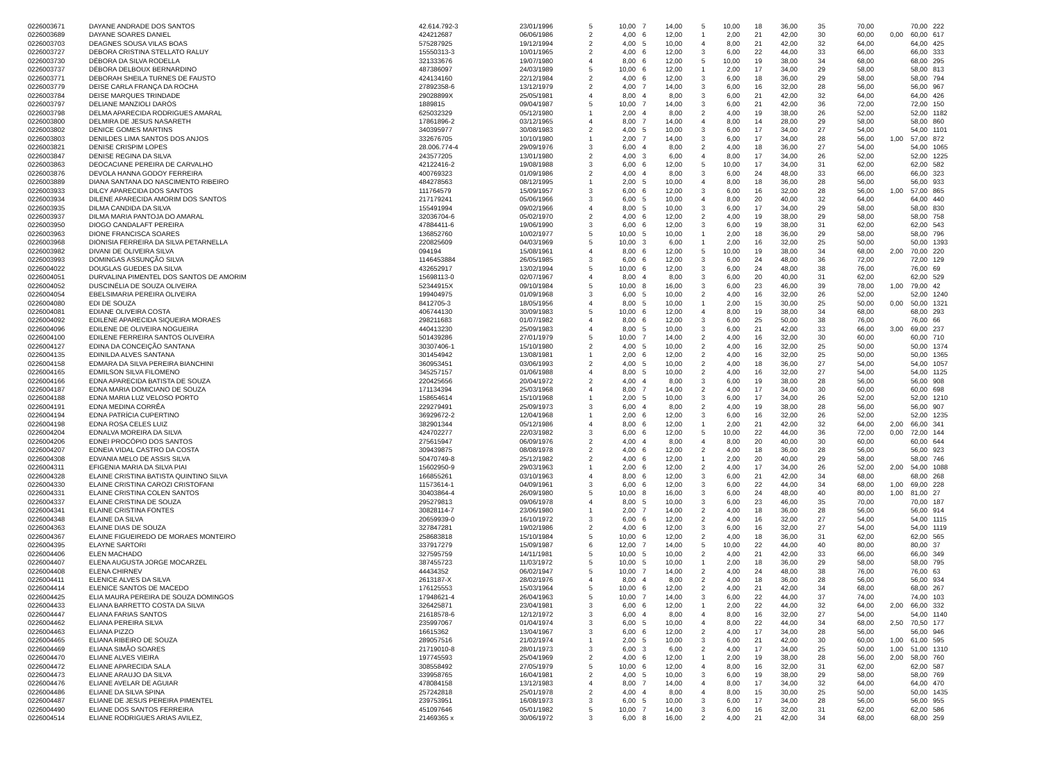| 0226003671 | DAYANE ANDRADE DOS SANTOS | 42.614.792-3 | 23/01/1996 | 5 | 10,00 | 7 | 14,00 | 5 | 10,00 | 18 | 36,00 | 35 | 70,00 | | 70,00 | 222 |
| 0226003689 | DAYANE SOARES DANIEL | 424212687 | 06/06/1986 | 2 | 4,00 | 6 | 12,00 | 1 | 2,00 | 21 | 42,00 | 30 | 60,00 | 0,00 | 60,00 | 617 |
| 0226003703 | DEAGNES SOUSA VILAS BOAS | 575287925 | 19/12/1994 | 2 | 4,00 | 5 | 10,00 | 4 | 8,00 | 21 | 42,00 | 32 | 64,00 | | 64,00 | 425 |
| 0226003727 | DEBORA CRISTINA STELLATO RALUY | 15550313-3 | 10/01/1965 | 2 | 4,00 | 6 | 12,00 | 3 | 6,00 | 22 | 44,00 | 33 | 66,00 | | 66,00 | 333 |
| 0226003730 | DÉBORA DA SILVA RODELLA | 321333676 | 19/07/1980 | 4 | 8,00 | 6 | 12,00 | 5 | 10,00 | 19 | 38,00 | 34 | 68,00 | | 68,00 | 295 |
| 0226003737 | DÉBORA DELBOUX BERNARDINO | 487386097 | 24/03/1989 | 5 | 10,00 | 6 | 12,00 | 1 | 2,00 | 17 | 34,00 | 29 | 58,00 | | 58,00 | 813 |
| 0226003771 | DEBORAH SHEILA TURNES DE FAUSTO | 424134160 | 22/12/1984 | 2 | 4,00 | 6 | 12,00 | 3 | 6,00 | 18 | 36,00 | 29 | 58,00 | | 58,00 | 794 |
| 0226003779 | DEISE CARLA FRANÇA DA ROCHA | 27892358-6 | 13/12/1979 | 2 | 4,00 | 7 | 14,00 | 3 | 6,00 | 16 | 32,00 | 28 | 56,00 | | 56,00 | 967 |
| 0226003784 | DEISE MARQUES TRINDADE | 29028899X | 25/05/1981 | 4 | 8,00 | 4 | 8,00 | 3 | 6,00 | 21 | 42,00 | 32 | 64,00 | | 64,00 | 426 |
| 0226003797 | DELIANE MANZIOLI DARÓS | 1889815 | 09/04/1987 | 5 | 10,00 | 7 | 14,00 | 3 | 6,00 | 21 | 42,00 | 36 | 72,00 | | 72,00 | 150 |
| 0226003798 | DELMA APARECIDA RODRIGUES AMARAL | 625032329 | 05/12/1980 | 1 | 2,00 | 4 | 8,00 | 2 | 4,00 | 19 | 38,00 | 26 | 52,00 | | 52,00 | 1182 |
| 0226003800 | DELMIRA DE JESUS NASARETH | 17861896-2 | 03/12/1965 | 4 | 8,00 | 7 | 14,00 | 4 | 8,00 | 14 | 28,00 | 29 | 58,00 | | 58,00 | 860 |
| 0226003802 | DENICE GOMES MARTINS | 340395977 | 30/08/1983 | 2 | 4,00 | 5 | 10,00 | 3 | 6,00 | 17 | 34,00 | 27 | 54,00 | | 54,00 | 1101 |
| 0226003803 | DENILDES LIMA SANTOS DOS ANJOS | 332676705 | 10/10/1980 | 1 | 2,00 | 7 | 14,00 | 3 | 6,00 | 17 | 34,00 | 28 | 56,00 | 1,00 | 57,00 | 872 |
| 0226003821 | DENISE CRISPIM LOPES | 28.006.774-4 | 29/09/1976 | 3 | 6,00 | 4 | 8,00 | 2 | 4,00 | 18 | 36,00 | 27 | 54,00 | | 54,00 | 1065 |
| 0226003847 | DENISE REGINA DA SILVA | 243577205 | 13/01/1980 | 2 | 4,00 | 3 | 6,00 | 4 | 8,00 | 17 | 34,00 | 26 | 52,00 | | 52,00 | 1225 |
| 0226003863 | DEOCACIANE PEREIRA DE CARVALHO | 42122416-2 | 19/08/1988 | 3 | 6,00 | 6 | 12,00 | 5 | 10,00 | 17 | 34,00 | 31 | 62,00 | | 62,00 | 582 |
| 0226003876 | DEVOLA HANNA GODOY FERREIRA | 400769323 | 01/09/1986 | 2 | 4,00 | 4 | 8,00 | 3 | 6,00 | 24 | 48,00 | 33 | 66,00 | | 66,00 | 323 |
| 0226003889 | DIANA SANTANA DO NASCIMENTO RIBEIRO | 484278563 | 08/12/1995 | 1 | 2,00 | 5 | 10,00 | 4 | 8,00 | 18 | 36,00 | 28 | 56,00 | | 56,00 | 933 |
| 0226003933 | DILCY APARECIDA DOS SANTOS | 111764579 | 15/09/1957 | 3 | 6,00 | 6 | 12,00 | 3 | 6,00 | 16 | 32,00 | 28 | 56,00 | 1,00 | 57,00 | 865 |
| 0226003934 | DILENE APARECIDA AMORIM DOS SANTOS | 217179241 | 05/06/1966 | 3 | 6,00 | 5 | 10,00 | 4 | 8,00 | 20 | 40,00 | 32 | 64,00 | | 64,00 | 440 |
| 0226003935 | DILMA CANDIDA DA SILVA | 155491994 | 09/02/1966 | 4 | 8,00 | 5 | 10,00 | 3 | 6,00 | 17 | 34,00 | 29 | 58,00 | | 58,00 | 830 |
| 0226003937 | DILMA MARIA PANTOJA DO AMARAL | 32036704-6 | 05/02/1970 | 2 | 4,00 | 6 | 12,00 | 2 | 4,00 | 19 | 38,00 | 29 | 58,00 | | 58,00 | 758 |
| 0226003950 | DIOGO CANDALAFT PEREIRA | 47884411-6 | 19/06/1990 | 3 | 6,00 | 6 | 12,00 | 3 | 6,00 | 19 | 38,00 | 31 | 62,00 | | 62,00 | 543 |
| 0226003963 | DIONE FRANCISCA SOARES | 136852760 | 10/02/1977 | 5 | 10,00 | 5 | 10,00 | 1 | 2,00 | 18 | 36,00 | 29 | 58,00 | | 58,00 | 796 |
| 0226003968 | DIONISIA FERREIRA DA SILVA PETARNELLA | 220825609 | 04/03/1969 | 5 | 10,00 | 3 | 6,00 | 1 | 2,00 | 16 | 32,00 | 25 | 50,00 | | 50,00 | 1393 |
| 0226003982 | DIVANI DE OLIVEIRA SILVA | 094194 | 15/08/1961 | 4 | 8,00 | 6 | 12,00 | 5 | 10,00 | 19 | 38,00 | 34 | 68,00 | 2,00 | 70,00 | 220 |
| 0226003993 | DOMINGAS ASSUNÇÃO SILVA | 1146453884 | 26/05/1985 | 3 | 6,00 | 6 | 12,00 | 3 | 6,00 | 24 | 48,00 | 36 | 72,00 | | 72,00 | 129 |
| 0226004022 | DOUGLAS GUEDES DA SILVA | 432652917 | 13/02/1994 | 5 | 10,00 | 6 | 12,00 | 3 | 6,00 | 24 | 48,00 | 38 | 76,00 | | 76,00 | 69 |
| 0226004051 | DURVALINA PIMENTEL DOS SANTOS DE AMORIM | 15698113-0 | 02/07/1967 | 4 | 8,00 | 4 | 8,00 | 3 | 6,00 | 20 | 40,00 | 31 | 62,00 | | 62,00 | 529 |
| 0226004052 | DUSCINÉLIA DE SOUZA OLIVEIRA | 52344915X | 09/10/1984 | 5 | 10,00 | 8 | 16,00 | 3 | 6,00 | 23 | 46,00 | 39 | 78,00 | 1,00 | 79,00 | 42 |
| 0226004054 | EBELSIMARIA PEREIRA OLIVEIRA | 199404975 | 01/09/1968 | 3 | 6,00 | 5 | 10,00 | 2 | 4,00 | 16 | 32,00 | 26 | 52,00 | | 52,00 | 1240 |
| 0226004080 | EDI DE SOUZA | 8412705-3 | 18/05/1956 | 4 | 8,00 | 5 | 10,00 | 1 | 2,00 | 15 | 30,00 | 25 | 50,00 | 0,00 | 50,00 | 1321 |
| 0226004081 | EDIANE OLIVEIRA COSTA | 406744130 | 30/09/1983 | 5 | 10,00 | 6 | 12,00 | 4 | 8,00 | 19 | 38,00 | 34 | 68,00 | | 68,00 | 293 |
| 0226004092 | EDILENE APARECIDA SIQUEIRA MORAES | 298211683 | 01/07/1982 | 4 | 8,00 | 6 | 12,00 | 3 | 6,00 | 25 | 50,00 | 38 | 76,00 | | 76,00 | 66 |
| 0226004096 | EDILENE DE OLIVEIRA NOGUEIRA | 440413230 | 25/09/1983 | 4 | 8,00 | 5 | 10,00 | 3 | 6,00 | 21 | 42,00 | 33 | 66,00 | 3,00 | 69,00 | 237 |
| 0226004100 | EDILENE FERREIRA SANTOS OLIVEIRA | 501439286 | 27/01/1979 | 5 | 10,00 | 7 | 14,00 | 2 | 4,00 | 16 | 32,00 | 30 | 60,00 | | 60,00 | 710 |
| 0226004127 | EDINA DA CONCEIÇÃO SANTANA | 30307406-1 | 15/10/1980 | 2 | 4,00 | 5 | 10,00 | 2 | 4,00 | 16 | 32,00 | 25 | 50,00 | | 50,00 | 1374 |
| 0226004135 | EDINILDA ALVES SANTANA | 301454942 | 13/08/1981 | 1 | 2,00 | 6 | 12,00 | 2 | 4,00 | 16 | 32,00 | 25 | 50,00 | | 50,00 | 1365 |
| 0226004158 | EDMARA DA SILVA PEREIRA BIANCHINI | 360953451 | 03/06/1993 | 2 | 4,00 | 5 | 10,00 | 2 | 4,00 | 18 | 36,00 | 27 | 54,00 | | 54,00 | 1057 |
| 0226004165 | EDMILSON SILVA FILOMENO | 345257157 | 01/06/1988 | 4 | 8,00 | 5 | 10,00 | 2 | 4,00 | 16 | 32,00 | 27 | 54,00 | | 54,00 | 1125 |
| 0226004166 | EDNA APARECIDA BATISTA DE SOUZA | 220425656 | 20/04/1972 | 2 | 4,00 | 4 | 8,00 | 3 | 6,00 | 19 | 38,00 | 28 | 56,00 | | 56,00 | 908 |
| 0226004187 | EDNA MARIA DOMICIANO DE SOUZA | 171134394 | 25/03/1968 | 4 | 8,00 | 7 | 14,00 | 2 | 4,00 | 17 | 34,00 | 30 | 60,00 | | 60,00 | 698 |
| 0226004188 | EDNA MARIA LUZ VELOSO PORTO | 158654614 | 15/10/1968 | 1 | 2,00 | 5 | 10,00 | 3 | 6,00 | 17 | 34,00 | 26 | 52,00 | | 52,00 | 1210 |
| 0226004191 | EDNA MEDINA CORRÊA | 229279491 | 25/09/1973 | 3 | 6,00 | 4 | 8,00 | 2 | 4,00 | 19 | 38,00 | 28 | 56,00 | | 56,00 | 907 |
| 0226004194 | EDNA PATRÍCIA CUPERTINO | 36929672-2 | 12/04/1968 | 1 | 2,00 | 6 | 12,00 | 3 | 6,00 | 16 | 32,00 | 26 | 52,00 | | 52,00 | 1235 |
| 0226004198 | EDNA ROSA CELES LUIZ | 382901344 | 05/12/1986 | 4 | 8,00 | 6 | 12,00 | 1 | 2,00 | 21 | 42,00 | 32 | 64,00 | 2,00 | 66,00 | 341 |
| 0226004204 | EDNALVA MOREIRA DA SILVA | 424702277 | 22/03/1982 | 3 | 6,00 | 6 | 12,00 | 5 | 10,00 | 22 | 44,00 | 36 | 72,00 | 0,00 | 72,00 | 144 |
| 0226004206 | EDNEI PROCÓPIO DOS SANTOS | 275615947 | 06/09/1976 | 2 | 4,00 | 4 | 8,00 | 4 | 8,00 | 20 | 40,00 | 30 | 60,00 | | 60,00 | 644 |
| 0226004207 | EDNEIA VIDAL CASTRO DA COSTA | 309439875 | 08/08/1978 | 2 | 4,00 | 6 | 12,00 | 2 | 4,00 | 18 | 36,00 | 28 | 56,00 | | 56,00 | 923 |
| 0226004308 | EDVANIA MELO DE ASSIS SILVA | 50470749-8 | 25/12/1982 | 2 | 4,00 | 6 | 12,00 | 1 | 2,00 | 20 | 40,00 | 29 | 58,00 | | 58,00 | 746 |
| 0226004311 | EFIGENIA MARIA DA SILVA PIAI | 15602950-9 | 29/03/1963 | 1 | 2,00 | 6 | 12,00 | 2 | 4,00 | 17 | 34,00 | 26 | 52,00 | 2,00 | 54,00 | 1088 |
| 0226004328 | ELAINE CRISTINA BATISTA QUINTINO SILVA | 166855261 | 03/10/1963 | 4 | 8,00 | 6 | 12,00 | 3 | 6,00 | 21 | 42,00 | 34 | 68,00 | | 68,00 | 268 |
| 0226004330 | ELAINE CRISTINA CAROZI CRISTOFANI | 11573614-1 | 04/09/1961 | 3 | 6,00 | 6 | 12,00 | 3 | 6,00 | 22 | 44,00 | 34 | 68,00 | 1,00 | 69,00 | 228 |
| 0226004331 | ELAINE CRISTINA COLEN SANTOS | 30403864-4 | 26/09/1980 | 5 | 10,00 | 8 | 16,00 | 3 | 6,00 | 24 | 48,00 | 40 | 80,00 | 1,00 | 81,00 | 27 |
| 0226004337 | ELAINE CRISTINA DE SOUZA | 295279813 | 09/06/1978 | 4 | 8,00 | 5 | 10,00 | 3 | 6,00 | 23 | 46,00 | 35 | 70,00 | | 70,00 | 187 |
| 0226004341 | ELAINE CRISTINA FONTES | 30828114-7 | 23/06/1980 | 1 | 2,00 | 7 | 14,00 | 2 | 4,00 | 18 | 36,00 | 28 | 56,00 | | 56,00 | 914 |
| 0226004348 | ELAINE DA SILVA | 20659939-0 | 16/10/1972 | 3 | 6,00 | 6 | 12,00 | 2 | 4,00 | 16 | 32,00 | 27 | 54,00 | | 54,00 | 1115 |
| 0226004363 | ELAINE DIAS DE SOUZA | 327847281 | 19/02/1986 | 2 | 4,00 | 6 | 12,00 | 3 | 6,00 | 16 | 32,00 | 27 | 54,00 | | 54,00 | 1119 |
| 0226004367 | ELAINE FIGUEIREDO DE MORAES MONTEIRO | 258683818 | 15/10/1984 | 5 | 10,00 | 6 | 12,00 | 2 | 4,00 | 18 | 36,00 | 31 | 62,00 | | 62,00 | 565 |
| 0226004395 | ELAYNE SARTORI | 337917279 | 15/09/1987 | 6 | 12,00 | 7 | 14,00 | 5 | 10,00 | 22 | 44,00 | 40 | 80,00 | | 80,00 | 37 |
| 0226004406 | ELEN MACHADO | 327595759 | 14/11/1981 | 5 | 10,00 | 5 | 10,00 | 2 | 4,00 | 21 | 42,00 | 33 | 66,00 | | 66,00 | 349 |
| 0226004407 | ELENA AUGUSTA JORGE MOCARZEL | 387455723 | 11/03/1972 | 5 | 10,00 | 5 | 10,00 | 1 | 2,00 | 18 | 36,00 | 29 | 58,00 | | 58,00 | 795 |
| 0226004408 | ELENA CHIRNEV | 44434352 | 06/02/1947 | 5 | 10,00 | 7 | 14,00 | 2 | 4,00 | 24 | 48,00 | 38 | 76,00 | | 76,00 | 63 |
| 0226004411 | ELENICE ALVES DA SILVA | 2613187-X | 28/02/1976 | 4 | 8,00 | 4 | 8,00 | 2 | 4,00 | 18 | 36,00 | 28 | 56,00 | | 56,00 | 934 |
| 0226004414 | ELENICE SANTOS DE MACEDO | 176125553 | 15/03/1964 | 5 | 10,00 | 6 | 12,00 | 2 | 4,00 | 21 | 42,00 | 34 | 68,00 | | 68,00 | 267 |
| 0226004425 | ELIA MAURA PEREIRA DE SOUZA DOMINGOS | 17948621-4 | 26/04/1963 | 5 | 10,00 | 7 | 14,00 | 3 | 6,00 | 22 | 44,00 | 37 | 74,00 | | 74,00 | 103 |
| 0226004433 | ELIANA BARRETTO COSTA DA SILVA | 326425871 | 23/04/1981 | 3 | 6,00 | 6 | 12,00 | 1 | 2,00 | 22 | 44,00 | 32 | 64,00 | 2,00 | 66,00 | 332 |
| 0226004447 | ELIANA FARIAS SANTOS | 21618578-6 | 12/12/1972 | 3 | 6,00 | 4 | 8,00 | 4 | 8,00 | 16 | 32,00 | 27 | 54,00 | | 54,00 | 1140 |
| 0226004462 | ELIANA PEREIRA SILVA | 235997067 | 01/04/1974 | 3 | 6,00 | 5 | 10,00 | 4 | 8,00 | 22 | 44,00 | 34 | 68,00 | 2,50 | 70,50 | 177 |
| 0226004463 | ELIANA PIZZO | 16615362 | 13/04/1967 | 3 | 6,00 | 6 | 12,00 | 2 | 4,00 | 17 | 34,00 | 28 | 56,00 | | 56,00 | 946 |
| 0226004465 | ELIANA RIBEIRO DE SOUZA | 289057516 | 21/02/1974 | 1 | 2,00 | 5 | 10,00 | 3 | 6,00 | 21 | 42,00 | 30 | 60,00 | 1,00 | 61,00 | 595 |
| 0226004469 | ELIANA SIMÃO SOARES | 21719010-8 | 28/01/1973 | 3 | 6,00 | 3 | 6,00 | 2 | 4,00 | 17 | 34,00 | 25 | 50,00 | 1,00 | 51,00 | 1310 |
| 0226004470 | ELIANE ALVES VIEIRA | 197745593 | 25/04/1969 | 2 | 4,00 | 6 | 12,00 | 1 | 2,00 | 19 | 38,00 | 28 | 56,00 | 2,00 | 58,00 | 760 |
| 0226004472 | ELIANE APARECIDA SALA | 308558492 | 27/05/1979 | 5 | 10,00 | 6 | 12,00 | 4 | 8,00 | 16 | 32,00 | 31 | 62,00 | | 62,00 | 587 |
| 0226004473 | ELIANE ARAUJO DA SILVA | 339958765 | 16/04/1981 | 2 | 4,00 | 5 | 10,00 | 3 | 6,00 | 19 | 38,00 | 29 | 58,00 | | 58,00 | 769 |
| 0226004476 | ELIANE AVELAR DE AGUIAR | 478084158 | 13/12/1983 | 4 | 8,00 | 7 | 14,00 | 4 | 8,00 | 17 | 34,00 | 32 | 64,00 | | 64,00 | 470 |
| 0226004486 | ELIANE DA SILVA SPINA | 257242818 | 25/01/1978 | 2 | 4,00 | 4 | 8,00 | 4 | 8,00 | 15 | 30,00 | 25 | 50,00 | | 50,00 | 1435 |
| 0226004487 | ELIANE DE JESUS PEREIRA PIMENTEL | 239753951 | 16/08/1973 | 3 | 6,00 | 5 | 10,00 | 3 | 6,00 | 17 | 34,00 | 28 | 56,00 | | 56,00 | 955 |
| 0226004490 | ELIANE DOS SANTOS FERREIRA | 451097646 | 05/01/1982 | 5 | 10,00 | 7 | 14,00 | 3 | 6,00 | 16 | 32,00 | 31 | 62,00 | | 62,00 | 586 |
| 0226004514 | ELIANE RODRIGUES ARIAS AVILEZ, | 21469365 x | 30/06/1972 | 3 | 6,00 | 8 | 16,00 | 2 | 4,00 | 21 | 42,00 | 34 | 68,00 | | 68,00 | 259 |